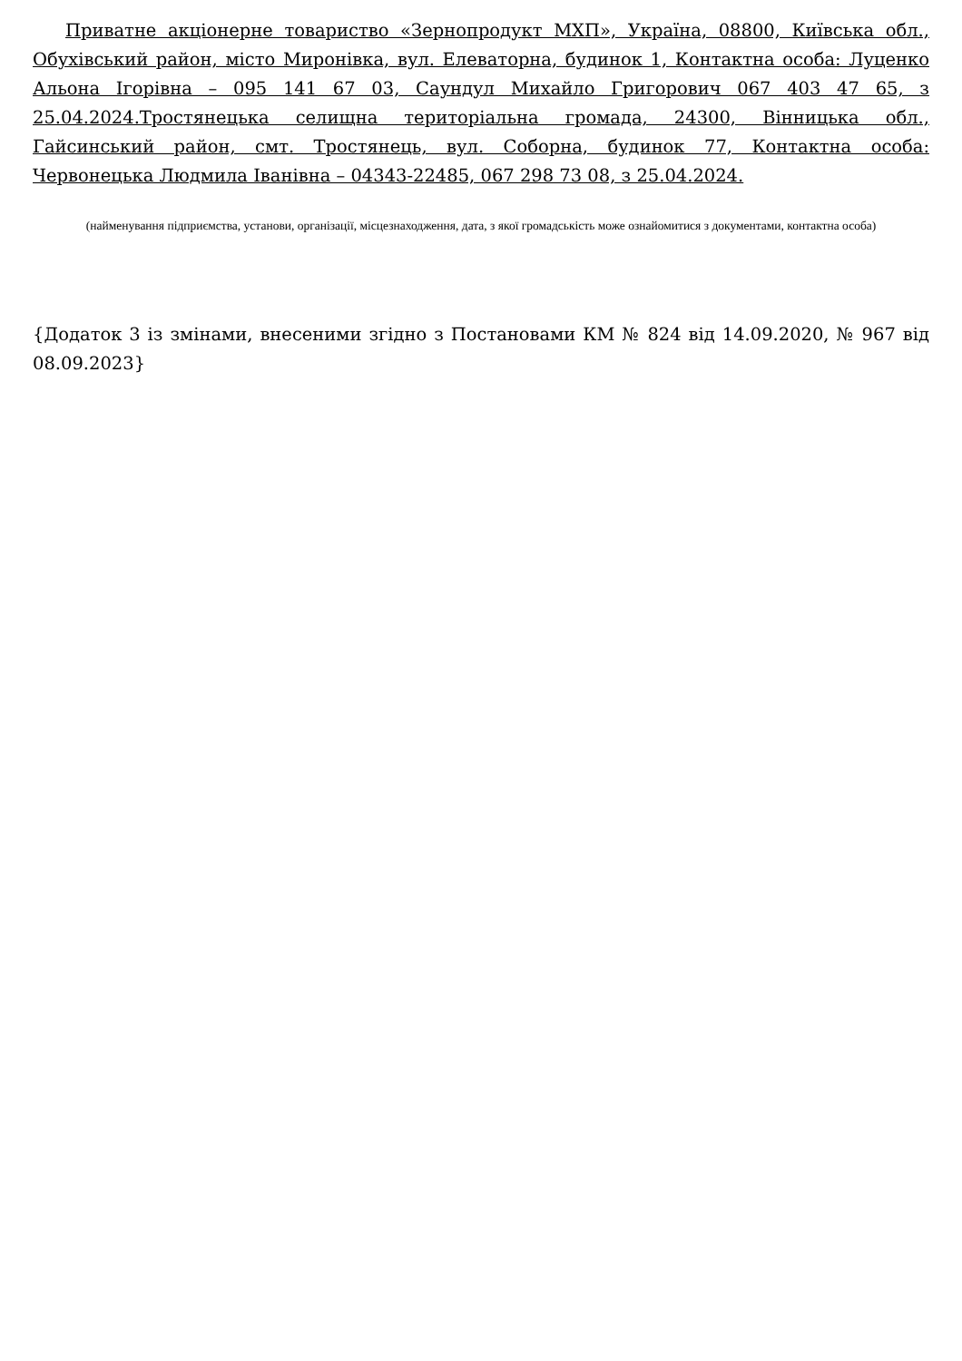Приватне акціонерне товариство «Зернопродукт МХП», Україна, 08800, Київська обл., Обухівський район, місто Миронівка, вул. Елеваторна, будинок 1, Контактна особа: Луценко Альона Ігорівна – 095 141 67 03, Саундул Михайло Григорович 067 403 47 65, з 25.04.2024.Тростянецька селищна територіальна громада, 24300, Вінницька обл., Гайсинський район, смт. Тростянець, вул. Соборна, будинок 77, Контактна особа: Червонецька Людмила Іванівна – 04343-22485, 067 298 73 08, з 25.04.2024.
(найменування підприємства, установи, організації, місцезнаходження, дата, з якої громадськість може ознайомитися з документами, контактна особа)
{Додаток 3 із змінами, внесеними згідно з Постановами КМ № 824 від 14.09.2020, № 967 від 08.09.2023}